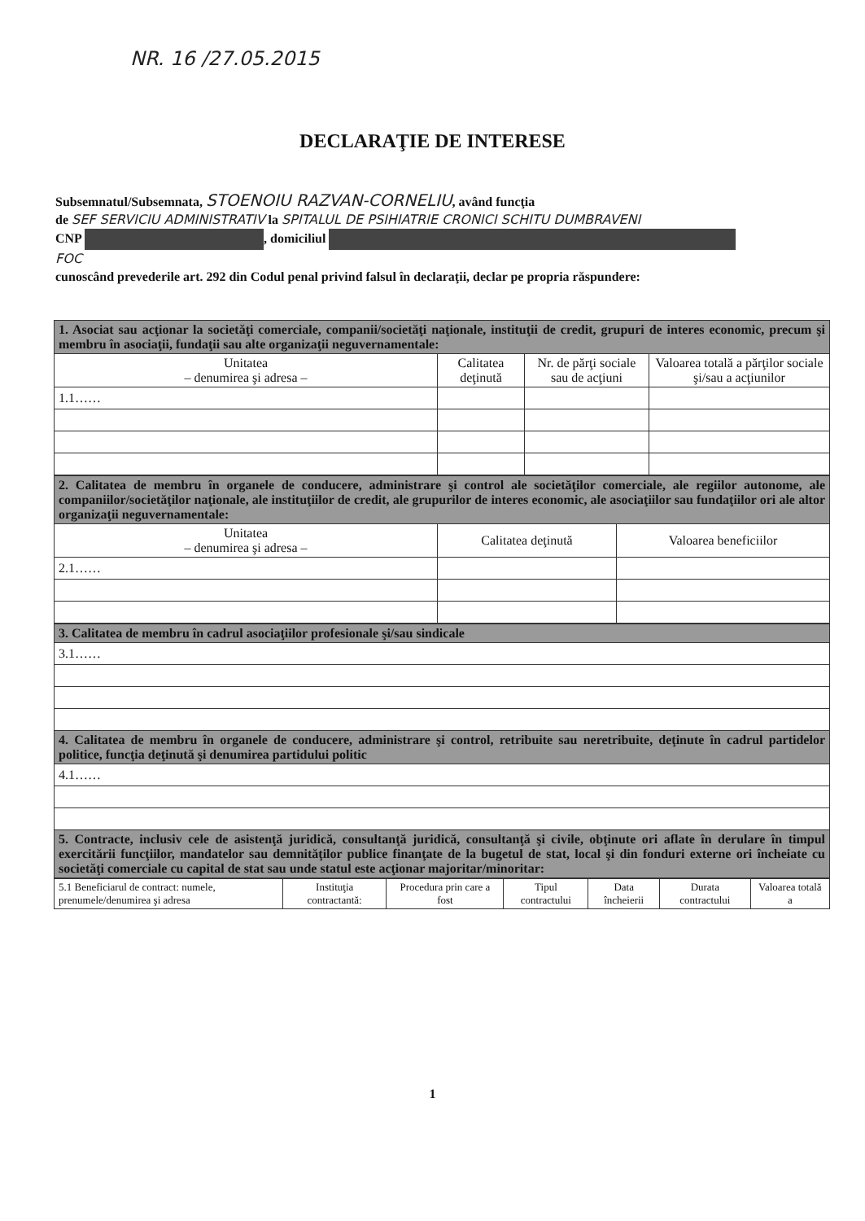NR. 16 /27.05.2015
DECLARAŢIE DE INTERESE
Subsemnatul/Subsemnata, STOENOIU RAZVAN-CORNELIU, având funcţia
de SEF SERVICIU ADMINISTRATIV la SPITALUL DE PSIHIATRIE CRONICI SCHITU DUMBRAVENI
CNP , domiciliul
FOC
cunoscând prevederile art. 292 din Codul penal privind falsul în declaraţii, declar pe propria răspundere:
| 1. Asociat sau acţionar la societăţi comerciale, companii/societăţi naţionale, instituţii de credit, grupuri de interes economic, precum şi membru în asociaţii, fundaţii sau alte organizaţii neguvernamentale: | | | |
| Unitatea – denumirea şi adresa – | Calitatea deţinută | Nr. de părţi sociale sau de acţiuni | Valoarea totală a părţilor sociale şi/sau a acţiunilor |
| 1.1…… | | | |
| 2. Calitatea de membru în organele de conducere, administrare şi control ale societăţilor comerciale, ale regiilor autonome, ale companiilor/societăţilor naţionale, ale instituţiilor de credit, ale grupurilor de interes economic, ale asociaţiilor sau fundaţiilor ori ale altor organizaţii neguvernamentale: | | |
| Unitatea – denumirea şi adresa – | Calitatea deţinută | Valoarea beneficiilor |
| 2.1…… | | |
| 3. Calitatea de membru în cadrul asociaţiilor profesionale şi/sau sindicale |
| 3.1…… |
| 4. Calitatea de membru în organele de conducere, administrare şi control, retribuite sau neretribuite, deţinute în cadrul partidelor politice, funcţia deţinută şi denumirea partidului politic |
| 4.1…… |
| 5. Contracte, inclusiv cele de asistenţă juridică, consultanţă juridică, consultanţă şi civile, obţinute ori aflate în derulare în timpul exercitării funcţiilor, mandatelor sau demnităţilor publice finanţate de la bugetul de stat, local şi din fonduri externe ori încheiate cu societăţi comerciale cu capital de stat sau unde statul este acţionar majoritar/minoritar: |
| 5.1 Beneficiarul de contract: numele, prenumele/denumirea şi adresa | Instituţia contractantă: | Procedura prin care a fost | Tipul contractului | Data încheierii | Durata contractului | Valoarea totală a |
| --- | --- | --- | --- | --- | --- | --- |
1